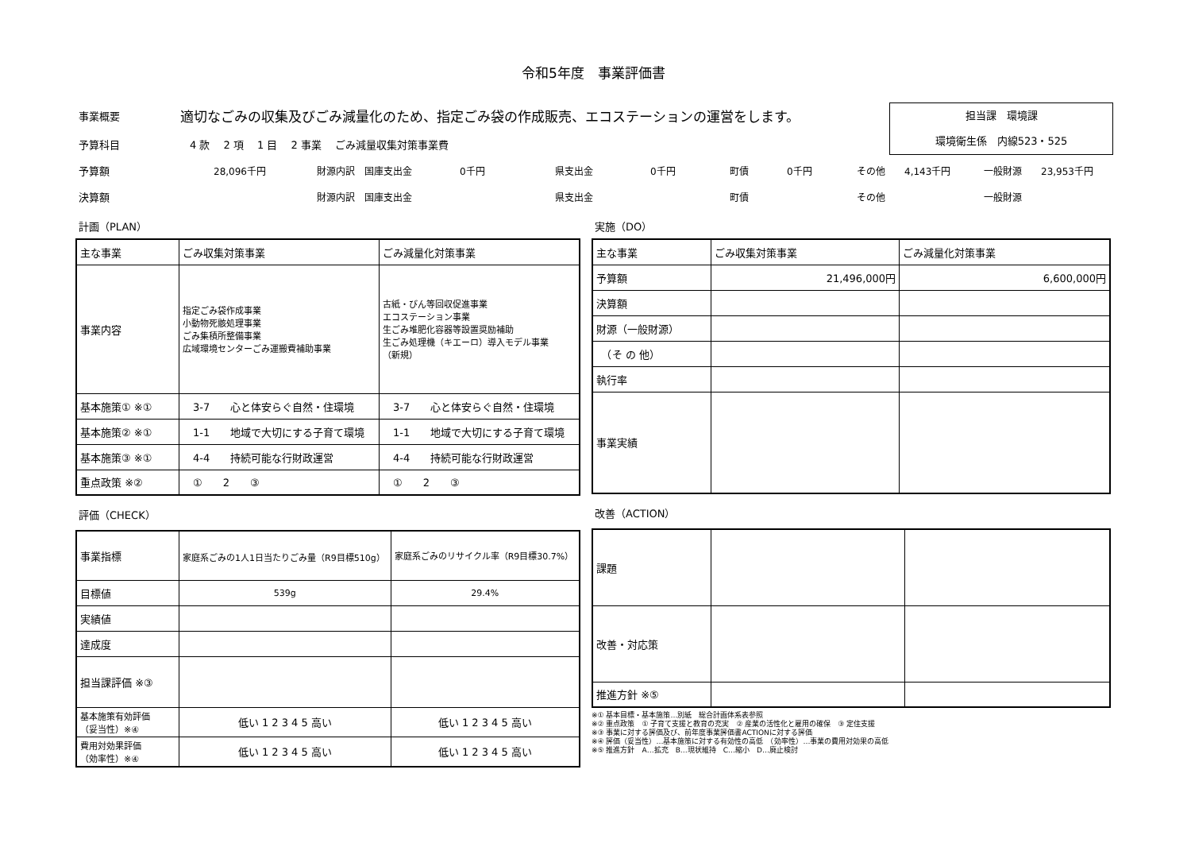令和5年度　事業評価書
担当課　環境課
環境衛生係　内線523・525
事業概要 適切なごみの収集及びごみ減量化のため、指定ごみ袋の作成販売、エコステーションの運営をします。
予算科目 4 款　 2 項　 1 目　 2 事業　 ごみ減量収集対策事業費
予算額 28,096千円 財源内訳　国庫支出金　　　　　0千円 県支出金　　　　　　0千円 町債　　　　0千円 その他　　4,143千円 一般財源　　23,953千円
決算額 財源内訳　国庫支出金 県支出金 町債 その他 一般財源
計画（PLAN）
| 主な事業 | ごみ収集対策事業 | ごみ減量化対策事業 |
| 事業内容 | 指定ごみ袋作成事業 小動物死骸処理事業 ごみ集積所整備事業 広域環境センターごみ運搬費補助事業 | 古紙・びん等回収促進事業 エコステーション事業 生ごみ堆肥化容器等設置奨励補助 生ごみ処理機（キエーロ）導入モデル事業 （新規） |
| 基本施策① ※① | 3-7 心と体安らぐ自然・住環境 | 3-7 心と体安らぐ自然・住環境 |
| 基本施策② ※① | 1-1 地域で大切にする子育て環境 | 1-1 地域で大切にする子育て環境 |
| 基本施策③ ※① | 4-4 持続可能な行財政運営 | 4-4 持続可能な行財政運営 |
| 重点政策 ※② | ① 2 ③ | ① 2 ③ |
評価（CHECK）
| 事業指標 | 家庭系ごみの1人1日当たりごみ量（R9目標510g） | 家庭系ごみのリサイクル率（R9目標30.7%） |
| 目標値 | 539g | 29.4% |
| 実績値 | | |
| 達成度 | | |
| 担当課評価 ※③ | | |
| 基本施策有効評価 （妥当性）※④ | 低い 1 2 3 4 5 高い | 低い 1 2 3 4 5 高い |
| 費用対効果評価 （効率性）※④ | 低い 1 2 3 4 5 高い | 低い 1 2 3 4 5 高い |
実施（DO）
| 主な事業 | ごみ収集対策事業 | ごみ減量化対策事業 |
| 予算額 | 21,496,000円 | 6,600,000円 |
| 決算額 | | |
| 財源（一般財源） | | |
| （そ の 他） | | |
| 執行率 | | |
| 事業実績 | | |
改善（ACTION）
| 課題 | | |
| 改善・対応策 | | |
| 推進方針 ※⑤ | | |
※① 基本目標・基本施策…別紙　総合計画体系表参照
※② 重点政策　① 子育て支援と教育の充実　② 産業の活性化と雇用の確保　③ 定住支援
※③ 事業に対する評価及び、前年度事業評価書ACTIONに対する評価
※④ 評価（妥当性）…基本施策に対する有効性の高低　（効率性）…事業の費用対効果の高低
※⑤ 推進方針　A…拡充　B…現状維持　C…縮小　D…廃止検討